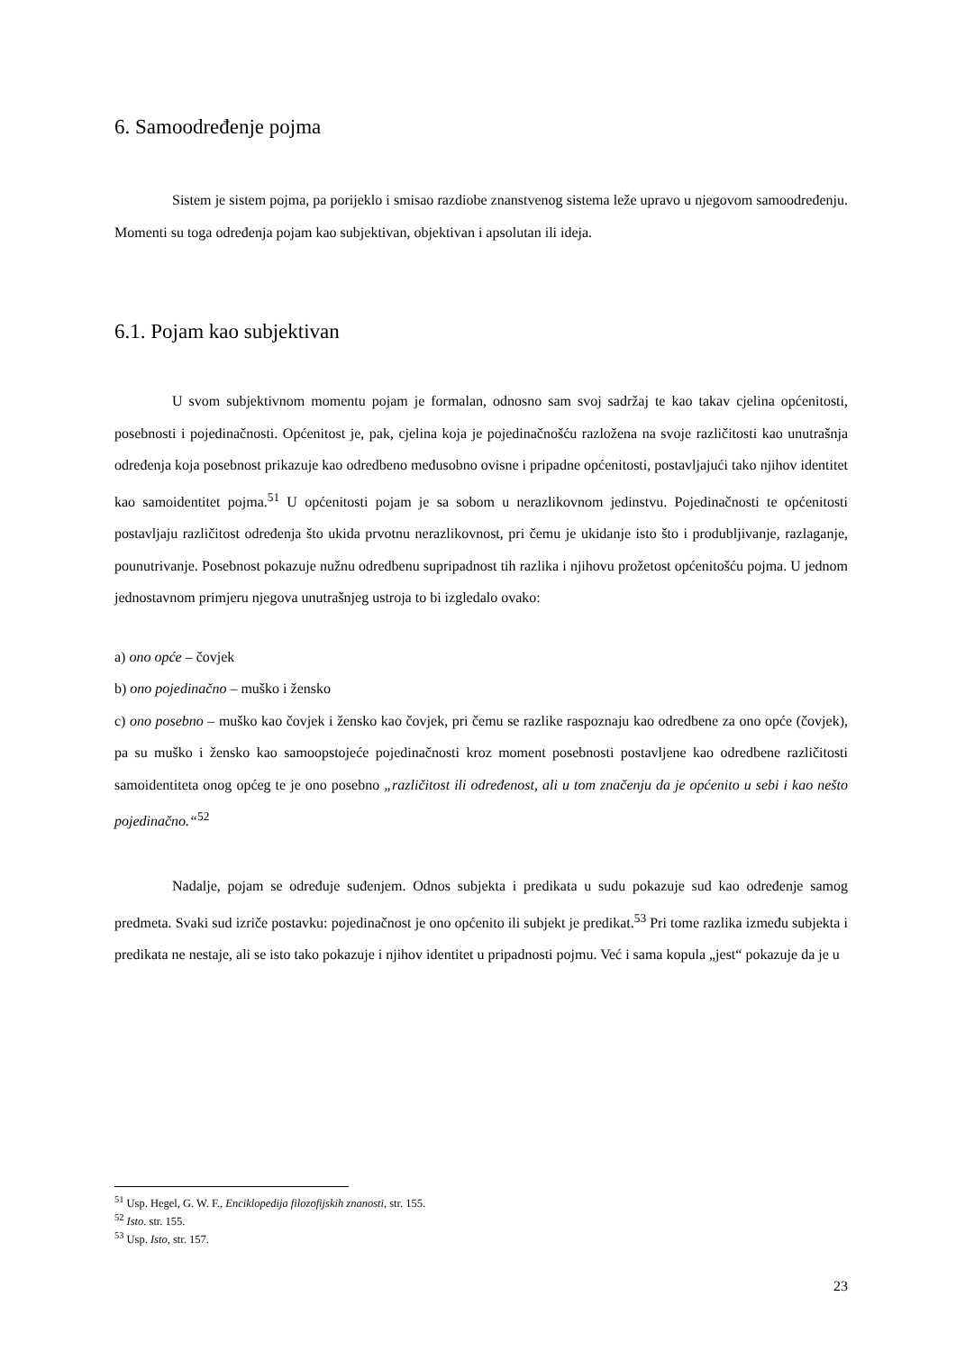6. Samoodređenje pojma
Sistem je sistem pojma, pa porijeklo i smisao razdiobe znanstvenog sistema leže upravo u njegovom samoodređenju. Momenti su toga određenja pojam kao subjektivan, objektivan i apsolutan ili ideja.
6.1. Pojam kao subjektivan
U svom subjektivnom momentu pojam je formalan, odnosno sam svoj sadržaj te kao takav cjelina općenitosti, posebnosti i pojedinačnosti. Općenitost je, pak, cjelina koja je pojedinačnošću razložena na svoje različitosti kao unutrašnja određenja koja posebnost prikazuje kao odredbeno međusobno ovisne i pripadne općenitosti, postavljajući tako njihov identitet kao samoidentitet pojma.<sup>51</sup> U općenitosti pojam je sa sobom u nerazlikovnom jedinstvu. Pojedinačnosti te općenitosti postavljaju različitost određenja što ukida prvotnu nerazlikovnost, pri čemu je ukidanje isto što i produbljivanje, razlaganje, pounutrivanje. Posebnost pokazuje nužnu odredbenu supripadnost tih razlika i njihovu prožetost općenitošću pojma. U jednom jednostavnom primjeru njegova unutrašnjeg ustroja to bi izgledalo ovako:
a) ono opće – čovjek
b) ono pojedinačno – muško i žensko
c) ono posebno – muško kao čovjek i žensko kao čovjek, pri čemu se razlike raspoznaju kao odredbene za ono opće (čovjek), pa su muško i žensko kao samoopstojeće pojedinačnosti kroz moment posebnosti postavljene kao odredbene različitosti samoidentiteta onog općeg te je ono posebno „različitost ili određenost, ali u tom značenju da je općenito u sebi i kao nešto pojedinačno.“<sup>52</sup>
Nadalje, pojam se određuje suđenjem. Odnos subjekta i predikata u sudu pokazuje sud kao određenje samog predmeta. Svaki sud izriče postavku: pojedinačnost je ono općenito ili subjekt je predikat.<sup>53</sup> Pri tome razlika između subjekta i predikata ne nestaje, ali se isto tako pokazuje i njihov identitet u pripadnosti pojmu. Već i sama kopula „jest“ pokazuje da je u
<sup>51</sup> Usp. Hegel, G. W. F., Enciklopedija filozofijskih znanosti, str. 155.
<sup>52</sup> Isto. str. 155.
<sup>53</sup> Usp. Isto, str. 157.
23